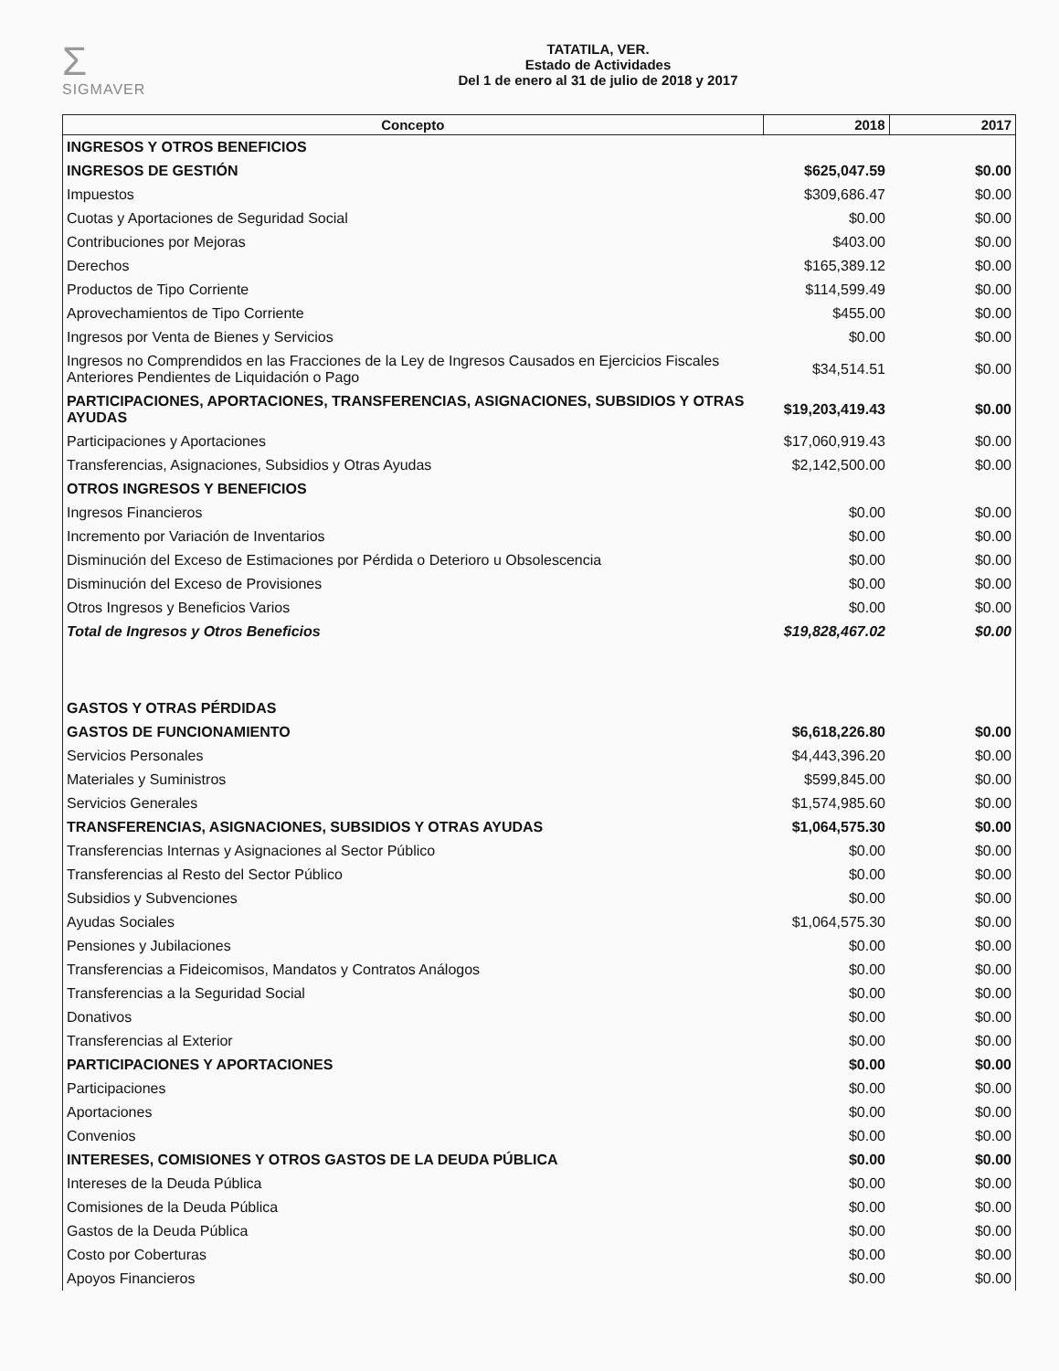Σ
SIGMAVER
TATATILA, VER.
Estado de Actividades
Del 1 de enero al 31 de julio de 2018 y 2017
| Concepto | 2018 | 2017 |
| --- | --- | --- |
| INGRESOS Y OTROS BENEFICIOS | | |
| INGRESOS DE GESTIÓN | $625,047.59 | $0.00 |
| Impuestos | $309,686.47 | $0.00 |
| Cuotas y Aportaciones de Seguridad Social | $0.00 | $0.00 |
| Contribuciones por Mejoras | $403.00 | $0.00 |
| Derechos | $165,389.12 | $0.00 |
| Productos de Tipo Corriente | $114,599.49 | $0.00 |
| Aprovechamientos de Tipo Corriente | $455.00 | $0.00 |
| Ingresos por Venta de Bienes y Servicios | $0.00 | $0.00 |
| Ingresos no Comprendidos en las Fracciones de la Ley de Ingresos Causados en Ejercicios Fiscales Anteriores Pendientes de Liquidación o Pago | $34,514.51 | $0.00 |
| PARTICIPACIONES, APORTACIONES, TRANSFERENCIAS, ASIGNACIONES, SUBSIDIOS Y OTRAS AYUDAS | $19,203,419.43 | $0.00 |
| Participaciones y Aportaciones | $17,060,919.43 | $0.00 |
| Transferencias, Asignaciones, Subsidios y Otras Ayudas | $2,142,500.00 | $0.00 |
| OTROS INGRESOS Y BENEFICIOS | | |
| Ingresos Financieros | $0.00 | $0.00 |
| Incremento por Variación de Inventarios | $0.00 | $0.00 |
| Disminución del Exceso de Estimaciones por Pérdida o Deterioro u Obsolescencia | $0.00 | $0.00 |
| Disminución del Exceso de Provisiones | $0.00 | $0.00 |
| Otros Ingresos y Beneficios Varios | $0.00 | $0.00 |
| Total de Ingresos y Otros Beneficios | $19,828,467.02 | $0.00 |
| GASTOS Y OTRAS PÉRDIDAS | | |
| GASTOS DE FUNCIONAMIENTO | $6,618,226.80 | $0.00 |
| Servicios Personales | $4,443,396.20 | $0.00 |
| Materiales y Suministros | $599,845.00 | $0.00 |
| Servicios Generales | $1,574,985.60 | $0.00 |
| TRANSFERENCIAS, ASIGNACIONES, SUBSIDIOS Y OTRAS AYUDAS | $1,064,575.30 | $0.00 |
| Transferencias Internas y Asignaciones al Sector Público | $0.00 | $0.00 |
| Transferencias al Resto del Sector Público | $0.00 | $0.00 |
| Subsidios y Subvenciones | $0.00 | $0.00 |
| Ayudas Sociales | $1,064,575.30 | $0.00 |
| Pensiones y Jubilaciones | $0.00 | $0.00 |
| Transferencias a Fideicomisos, Mandatos y Contratos Análogos | $0.00 | $0.00 |
| Transferencias a la Seguridad Social | $0.00 | $0.00 |
| Donativos | $0.00 | $0.00 |
| Transferencias al Exterior | $0.00 | $0.00 |
| PARTICIPACIONES Y APORTACIONES | $0.00 | $0.00 |
| Participaciones | $0.00 | $0.00 |
| Aportaciones | $0.00 | $0.00 |
| Convenios | $0.00 | $0.00 |
| INTERESES, COMISIONES Y OTROS GASTOS DE LA DEUDA PÚBLICA | $0.00 | $0.00 |
| Intereses de la Deuda Pública | $0.00 | $0.00 |
| Comisiones de la Deuda Pública | $0.00 | $0.00 |
| Gastos de la Deuda Pública | $0.00 | $0.00 |
| Costo por Coberturas | $0.00 | $0.00 |
| Apoyos Financieros | $0.00 | $0.00 |